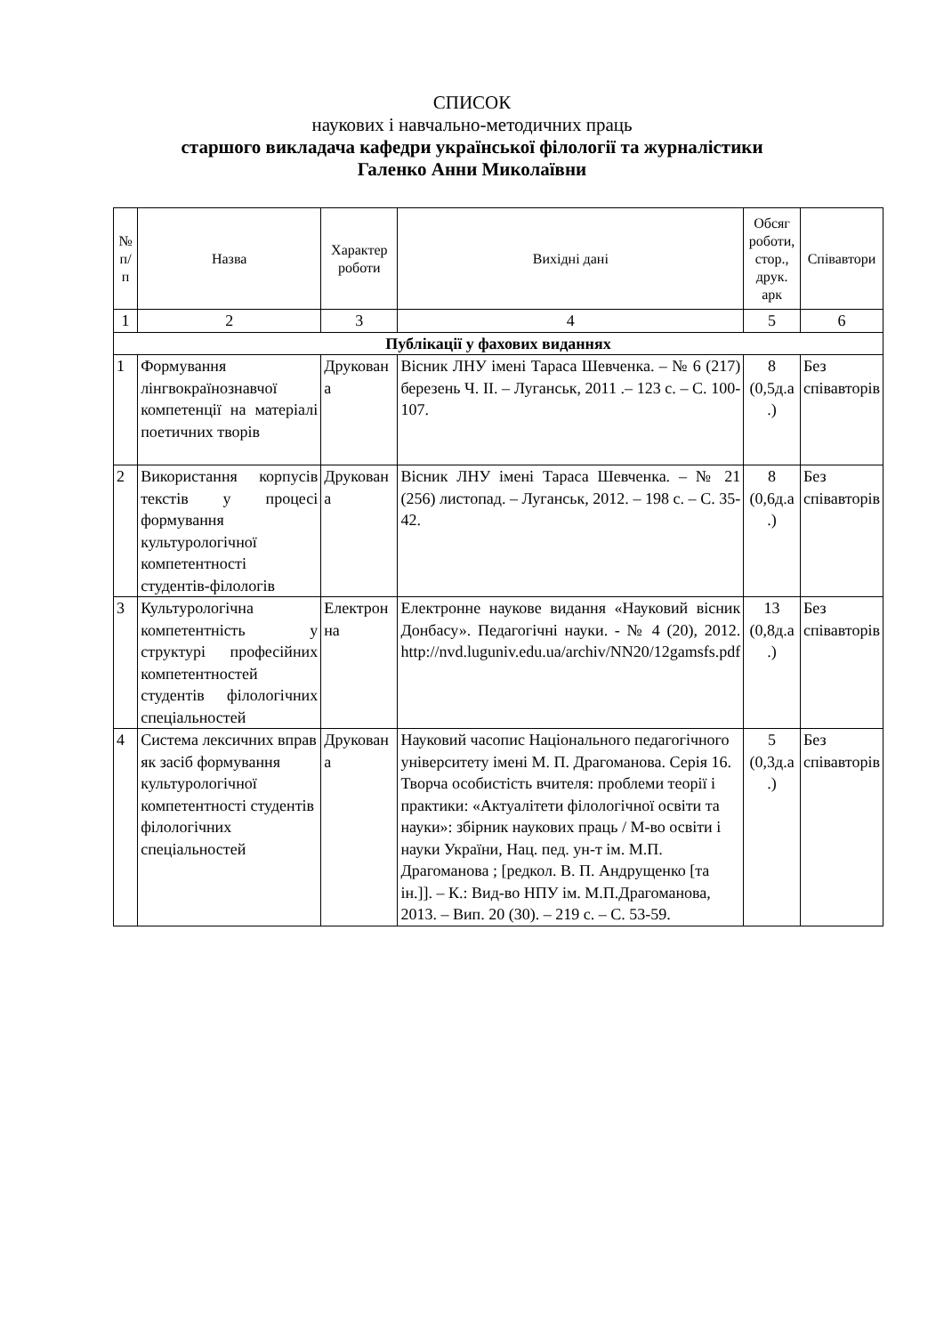СПИСОК
наукових і навчально-методичних праць
старшого викладача кафедри української філології та журналістики
Галенко Анни Миколаївни
| № п/п | Назва | Характер роботи | Вихідні дані | Обсяг роботи, стор., друк. арк | Співавтори |
| --- | --- | --- | --- | --- | --- |
| 1 | 2 | 3 | 4 | 5 | 6 |
| Публікації у фахових виданнях | | | | | |
| 1 | Формування лінгвокраїнознавчої компетенції на матеріалі поетичних творів | Друкован а | Вісник ЛНУ імені Тараса Шевченка. – № 6 (217) березень Ч. ІІ. – Луганськ, 2011 .– 123 с. – С. 100-107. | 8 (0,5д.а .) | Без співавторів |
| 2 | Використання корпусів текстів у процесі формування культурологічної компетентності студентів-філологів | Друкован а | Вісник ЛНУ імені Тараса Шевченка. – № 21 (256) листопад. – Луганськ, 2012. – 198 с. – С. 35-42. | 8 (0,6д.а .) | Без співавторів |
| 3 | Культурологічна компетентність у структурі професійних компетентностей студентів філологічних спеціальностей | Електрон на | Електронне наукове видання «Науковий вісник Донбасу». Педагогічні науки. - № 4 (20), 2012. http://nvd.luguniv.edu.ua/archiv/NN20/12gamsfs.pdf | 13 (0,8д.а .) | Без співавторів |
| 4 | Система лексичних вправ як засіб формування культурологічної компетентності студентів філологічних спеціальностей | Друкован а | Науковий часопис Національного педагогічного університету імені М. П. Драгоманова. Серія 16. Творча особистість вчителя: проблеми теорії і практики: «Актуалітети філологічної освіти та науки»: збірник наукових праць / М-во освіти і науки України, Нац. пед. ун-т ім. М.П. Драгоманова ; [редкол. В. П. Андрущенко [та ін.]]. – К.: Вид-во НПУ ім. М.П.Драгоманова, 2013. – Вип. 20 (30). – 219 с. – С. 53-59. | 5 (0,3д.а .) | Без співавторів |